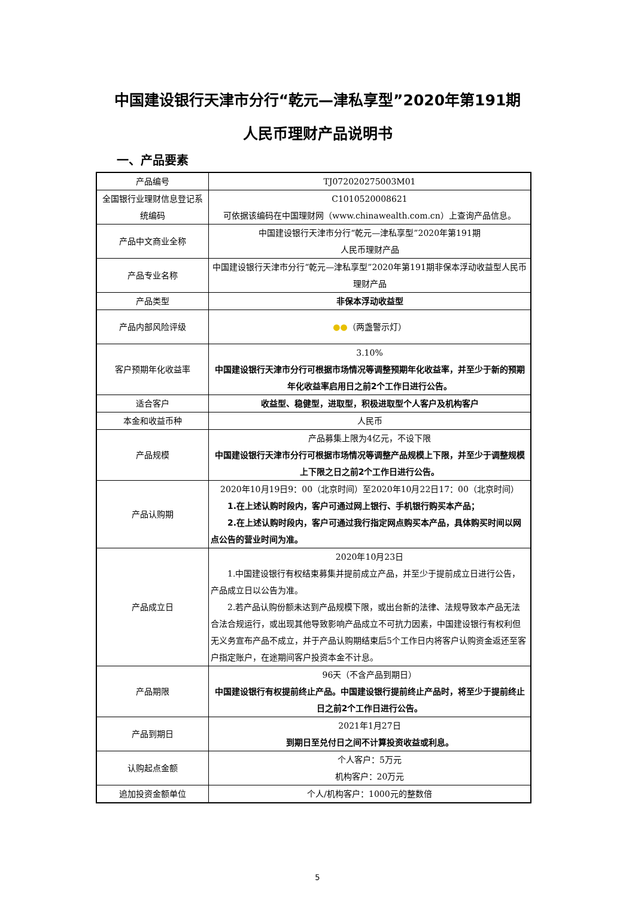中国建设银行天津市分行“乾元—津私享型”2020年第191期
人民币理财产品说明书
一、产品要素
| 产品编号 | TJ072020275003M01 |
| 全国银行业理财信息登记系统编码 | C1010520008621 可依据该编码在中国理财网（www.chinawealth.com.cn）上查询产品信息。 |
| 产品中文商业全称 | 中国建设银行天津市分行“乾元—津私享型”2020年第191期 人民币理财产品 |
| 产品专业名称 | 中国建设银行天津市分行“乾元—津私享型”2020年第191期非保本浮动收益型人民币理财产品 |
| 产品类型 | 非保本浮动收益型 |
| 产品内部风险评级 | ●● （两盏警示灯） |
| 客户预期年化收益率 | 3.10% 中国建设银行天津市分行可根据市场情况等调整预期年化收益率，并至少于新的预期年化收益率启用日之前2个工作日进行公告。 |
| 适合客户 | 收益型、稳健型，进取型，积极进取型个人客户及机构客户 |
| 本金和收益币种 | 人民币 |
| 产品规模 | 产品募集上限为4亿元，不设下限 中国建设银行天津市分行可根据市场情况等调整产品规模上下限，并至少于调整规模上下限之日之前2个工作日进行公告。 |
| 产品认购期 | 2020年10月19日9：00（北京时间）至2020年10月22日17：00（北京时间） 1.在上述认购时段内，客户可通过网上银行、手机银行购买本产品； 2.在上述认购时段内，客户可通过我行指定网点购买本产品，具体购买时间以网点公告的营业时间为准。 |
| 产品成立日 | 2020年10月23日 1.中国建设银行有权结束募集并提前成立产品，并至少于提前成立日进行公告，产品成立日以公告为准。 2.若产品认购份额未达到产品规模下限，或出台新的法律、法规导致本产品无法合法合规运行，或出现其他导致影响产品成立不可抗力因素，中国建设银行有权利但无义务宣布产品不成立，并于产品认购期结束后5个工作日内将客户认购资金返还至客户指定账户，在途期间客户投资本金不计息。 |
| 产品期限 | 96天（不含产品到期日） 中国建设银行有权提前终止产品。中国建设银行提前终止产品时，将至少于提前终止日之前2个工作日进行公告。 |
| 产品到期日 | 2021年1月27日 到期日至兑付日之间不计算投资收益或利息。 |
| 认购起点金额 | 个人客户：5万元 机构客户：20万元 |
| 追加投资金额单位 | 个人/机构客户：1000元的整数倍 |
5